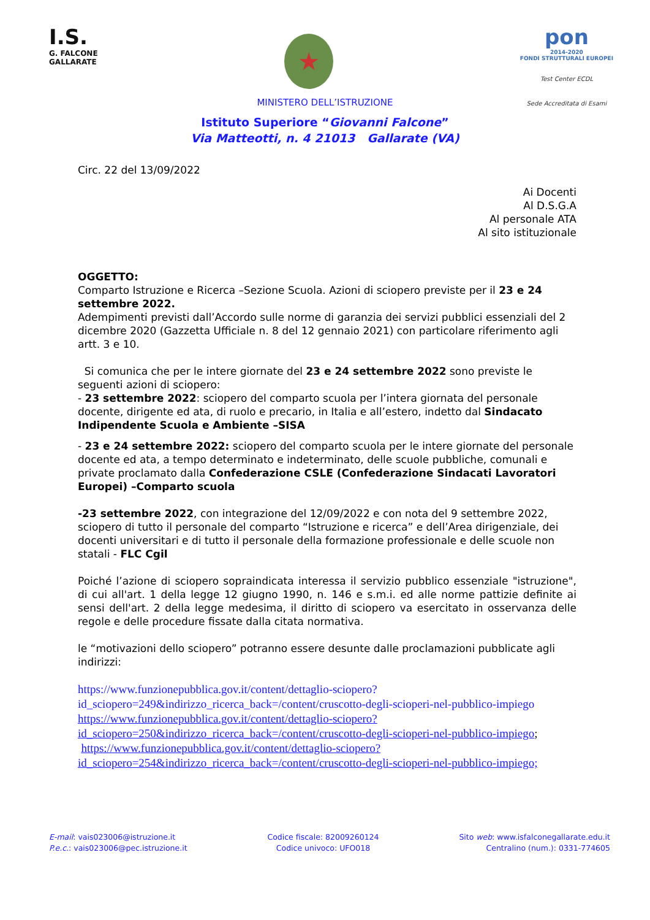I.S.
G. FALCONE
GALLARATE
★
pon
2014-2020
FONDI STRUTTURALI EUROPEI
Test Center ECDL
Sede Accreditata di Esami
MINISTERO DELL’ISTRUZIONE
Istituto Superiore “Giovanni Falcone”
Via Matteotti, n. 4 21013 Gallarate (VA)
Circ. 22 del 13/09/2022
Ai Docenti
Al D.S.G.A
Al personale ATA
Al sito istituzionale
OGGETTO:
Comparto Istruzione e Ricerca –Sezione Scuola. Azioni di sciopero previste per il 23 e 24 settembre 2022.
Adempimenti previsti dall’Accordo sulle norme di garanzia dei servizi pubblici essenziali del 2 dicembre 2020 (Gazzetta Ufficiale n. 8 del 12 gennaio 2021) con particolare riferimento agli artt. 3 e 10.
Si comunica che per le intere giornate del 23 e 24 settembre 2022 sono previste le seguenti azioni di sciopero:
- 23 settembre 2022: sciopero del comparto scuola per l’intera giornata del personale docente, dirigente ed ata, di ruolo e precario, in Italia e all’estero, indetto dal Sindacato Indipendente Scuola e Ambiente –SISA
- 23 e 24 settembre 2022: sciopero del comparto scuola per le intere giornate del personale docente ed ata, a tempo determinato e indeterminato, delle scuole pubbliche, comunali e private proclamato dalla Confederazione CSLE (Confederazione Sindacati Lavoratori Europei) –Comparto scuola
-23 settembre 2022, con integrazione del 12/09/2022 e con nota del 9 settembre 2022, sciopero di tutto il personale del comparto “Istruzione e ricerca” e dell’Area dirigenziale, dei docenti universitari e di tutto il personale della formazione professionale e delle scuole non statali - FLC Cgil
Poiché l’azione di sciopero sopraindicata interessa il servizio pubblico essenziale "istruzione", di cui all'art. 1 della legge 12 giugno 1990, n. 146 e s.m.i. ed alle norme pattizie definite ai sensi dell'art. 2 della legge medesima, il diritto di sciopero va esercitato in osservanza delle regole e delle procedure fissate dalla citata normativa.
le “motivazioni dello sciopero” potranno essere desunte dalle proclamazioni pubblicate agli indirizzi:
https://www.funzionepubblica.gov.it/content/dettaglio-sciopero?id_sciopero=249&indirizzo_ricerca_back=/content/cruscotto-degli-scioperi-nel-pubblico-impiego
https://www.funzionepubblica.gov.it/content/dettaglio-sciopero?id_sciopero=250&indirizzo_ricerca_back=/content/cruscotto-degli-scioperi-nel-pubblico-impiego;
https://www.funzionepubblica.gov.it/content/dettaglio-sciopero?id_sciopero=254&indirizzo_ricerca_back=/content/cruscotto-degli-scioperi-nel-pubblico-impiego;
E-mail: vais023006@istruzione.it
P.e.c.: vais023006@pec.istruzione.it
Codice fiscale: 82009260124
Codice univoco: UFO018
Sito web: www.isfalconegallarate.edu.it
Centralino (num.): 0331-774605